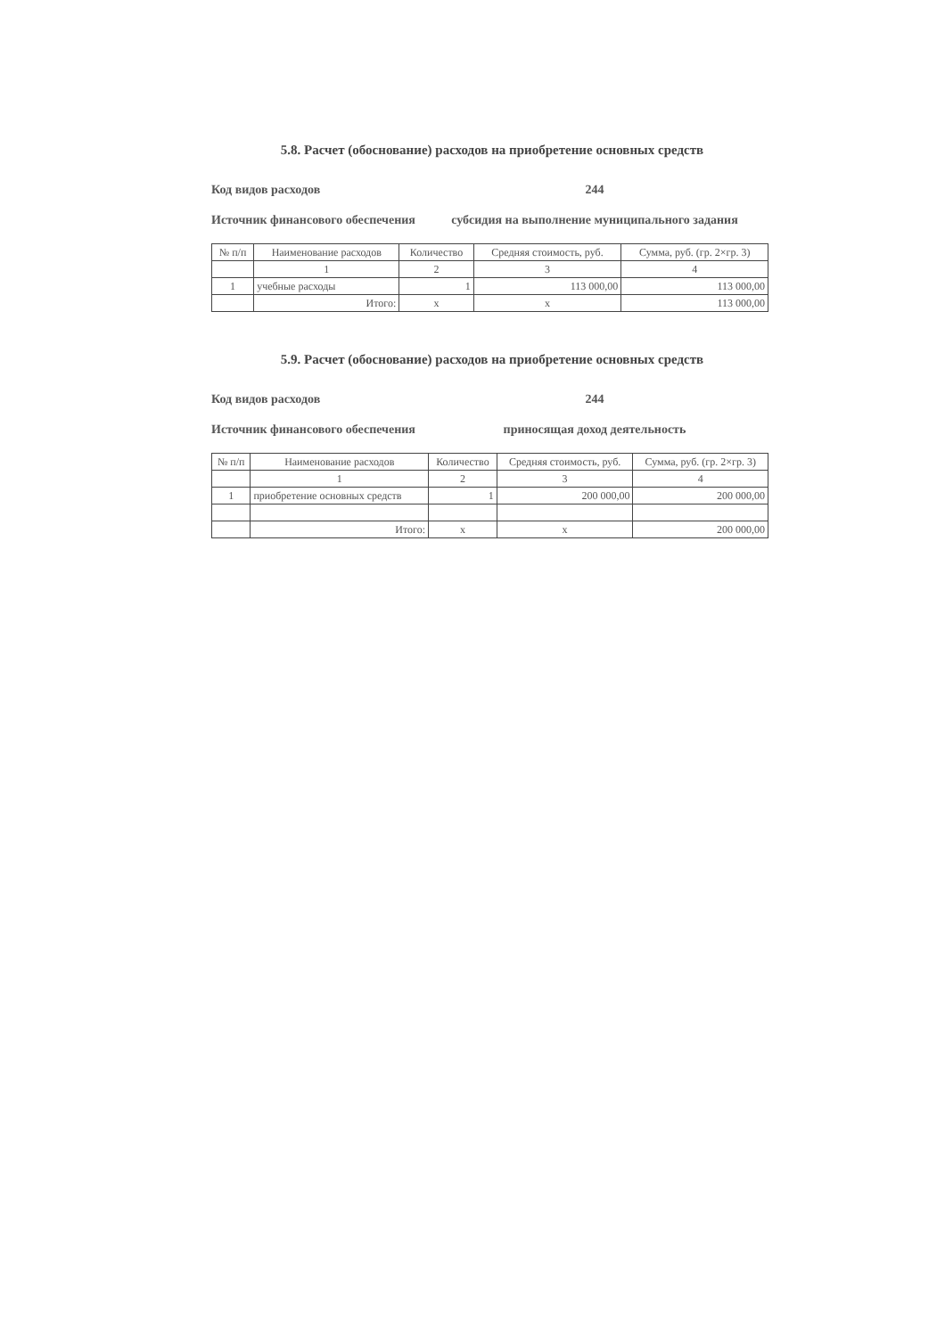5.8. Расчет (обоснование) расходов на приобретение основных средств
Код видов расходов 244
Источник финансового обеспечения
субсидия на выполнение муниципального задания
| № п/п | Наименование расходов | Количество | Средняя стоимость, руб. | Сумма, руб. (гр. 2×гр. 3) |
| --- | --- | --- | --- | --- |
| | 1 | 2 | 3 | 4 |
| 1 | учебные расходы | 1 | 113 000,00 | 113 000,00 |
| | Итого: | х | х | 113 000,00 |
5.9. Расчет (обоснование) расходов на приобретение основных средств
Код видов расходов 244
Источник финансового обеспечения
приносящая доход деятельность
| № п/п | Наименование расходов | Количество | Средняя стоимость, руб. | Сумма, руб. (гр. 2×гр. 3) |
| --- | --- | --- | --- | --- |
| | 1 | 2 | 3 | 4 |
| 1 | приобретение основных средств | 1 | 200 000,00 | 200 000,00 |
| | Итого: | х | х | 200 000,00 |